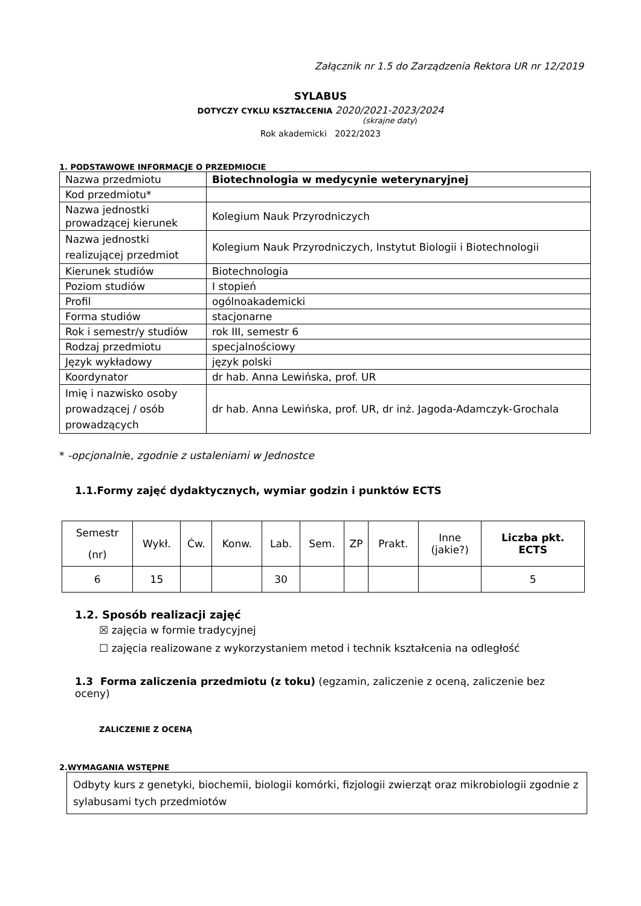Załącznik nr 1.5 do Zarządzenia Rektora UR nr 12/2019
SYLABUS
DOTYCZY CYKLU KSZTAŁCENIA 2020/2021-2023/2024
(skrajne daty)
Rok akademicki 2022/2023
1. PODSTAWOWE INFORMACJE O PRZEDMIOCIE
| Nazwa przedmiotu | Biotechnologia w medycynie weterynaryjnej |
| Kod przedmiotu* | |
| Nazwa jednostki prowadzącej kierunek | Kolegium Nauk Przyrodniczych |
| Nazwa jednostki realizującej przedmiot | Kolegium Nauk Przyrodniczych, Instytut Biologii i Biotechnologii |
| Kierunek studiów | Biotechnologia |
| Poziom studiów | I stopień |
| Profil | ogólnoakademicki |
| Forma studiów | stacjonarne |
| Rok i semestr/y studiów | rok III, semestr 6 |
| Rodzaj przedmiotu | specjalnościowy |
| Język wykładowy | język polski |
| Koordynator | dr hab. Anna Lewińska, prof. UR |
| Imię i nazwisko osoby prowadzącej / osób prowadzących | dr hab. Anna Lewińska, prof. UR, dr inż. Jagoda-Adamczyk-Grochala |
* -opcjonalnie, zgodnie z ustaleniami w Jednostce
1.1.Formy zajęć dydaktycznych, wymiar godzin i punktów ECTS
| Semestr (nr) | Wykł. | Ćw. | Konw. | Lab. | Sem. | ZP | Prakt. | Inne (jakie?) | Liczba pkt. ECTS |
| --- | --- | --- | --- | --- | --- | --- | --- | --- | --- |
| 6 | 15 | | | 30 | | | | | 5 |
1.2. Sposób realizacji zajęć
☒ zajęcia w formie tradycyjnej
☐ zajęcia realizowane z wykorzystaniem metod i technik kształcenia na odległość
1.3 Forma zaliczenia przedmiotu (z toku) (egzamin, zaliczenie z oceną, zaliczenie bez oceny)
ZALICZENIE Z OCENĄ
2.WYMAGANIA WSTĘPNE
Odbyty kurs z genetyki, biochemii, biologii komórki, fizjologii zwierząt oraz mikrobiologii zgodnie z sylabusami tych przedmiotów